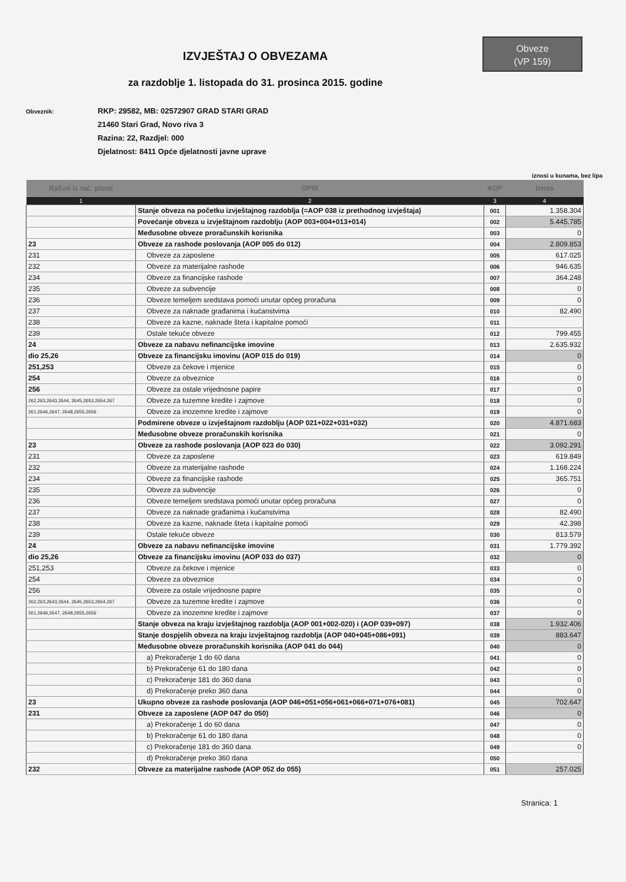Obveze
(VP 159)
IZVJEŠTAJ O OBVEZAMA
za razdoblje 1. listopada do 31. prosinca 2015. godine
Obveznik:
RKP: 29582, MB: 02572907 GRAD STARI GRAD
21460 Stari Grad, Novo riva 3
Razina: 22, Razdjel: 000
Djelatnost: 8411 Opće djelatnosti javne uprave
iznosi u kunama, bez lipa
| Račun iz rač. plana | OPIS | AOP | Iznos |
| --- | --- | --- | --- |
| 1 | 2 | 3 | 4 |
| | Stanje obveza na početku izvještajnog razdoblja (=AOP 038 iz prethodnog izvještaja) | 001 | 1.358.304 |
| | Povećanje obveza u izvještajnom razdoblju (AOP 003+004+013+014) | 002 | 5.445.785 |
| | Međusobne obveze proračunskih korisnika | 003 | 0 |
| 23 | Obveze za rashode poslovanja (AOP 005 do 012) | 004 | 2.809.853 |
| 231 | Obveze za zaposlene | 005 | 617.025 |
| 232 | Obveze za materijalne rashode | 006 | 946.635 |
| 234 | Obveze za financijske rashode | 007 | 364.248 |
| 235 | Obveze za subvencije | 008 | 0 |
| 236 | Obveze temeljem sredstava pomoći unutar općeg proračuna | 009 | 0 |
| 237 | Obveze za naknade građanima i kućanstvima | 010 | 82.490 |
| 238 | Obveze za kazne, naknade šteta i kapitalne pomoći | 011 | |
| 239 | Ostale tekuće obveze | 012 | 799.455 |
| 24 | Obveze za nabavu nefinancijske imovine | 013 | 2.635.932 |
| dio 25,26 | Obveze za financijsku imovinu (AOP 015 do 019) | 014 | 0 |
| 251,253 | Obveze za čekove i mjenice | 015 | 0 |
| 254 | Obveze za obveznice | 016 | 0 |
| 256 | Obveze za ostale vrijednosne papire | 017 | 0 |
| 262,263,2643,2644, 2645,2653,2654,267 | Obveze za tuzemne kredite i zajmove | 018 | 0 |
| 261,2646,2647, 2648,2655,2656 | Obveze za inozemne kredite i zajmove | 019 | 0 |
| | Podmirene obveze u izvještajnom razdoblju (AOP 021+022+031+032) | 020 | 4.871.683 |
| | Međusobne obveze proračunskih korisnika | 021 | 0 |
| 23 | Obveze za rashode poslovanja (AOP 023 do 030) | 022 | 3.092.291 |
| 231 | Obveze za zaposlene | 023 | 619.849 |
| 232 | Obveze za materijalne rashode | 024 | 1.168.224 |
| 234 | Obveze za financijske rashode | 025 | 365.751 |
| 235 | Obveze za subvencije | 026 | 0 |
| 236 | Obveze temeljem sredstava pomoći unutar općeg proračuna | 027 | 0 |
| 237 | Obveze za naknade građanima i kućanstvima | 028 | 82.490 |
| 238 | Obveze za kazne, naknade šteta i kapitalne pomoći | 029 | 42.398 |
| 239 | Ostale tekuće obveze | 030 | 813.579 |
| 24 | Obveze za nabavu nefinancijske imovine | 031 | 1.779.392 |
| dio 25,26 | Obveze za financijsku imovinu (AOP 033 do 037) | 032 | 0 |
| 251,253 | Obveze za čekove i mjenice | 033 | 0 |
| 254 | Obveze za obveznice | 034 | 0 |
| 256 | Obveze za ostale vrijednosne papire | 035 | 0 |
| 262,263,2643,2644, 2645,2653,2654,267 | Obveze za tuzemne kredite i zajmove | 036 | 0 |
| 261,2646,2647, 2648,2655,2656 | Obveze za inozemne kredite i zajmove | 037 | 0 |
| | Stanje obveza na kraju izvještajnog razdoblja (AOP 001+002-020) i (AOP 039+097) | 038 | 1.932.406 |
| | Stanje dospjelih obveza na kraju izvještajnog razdoblja (AOP 040+045+086+091) | 039 | 883.647 |
| | Međusobne obveze proračunskih korisnika (AOP 041 do 044) | 040 | 0 |
| | a) Prekoračenje 1 do 60 dana | 041 | 0 |
| | b) Prekoračenje 61 do 180 dana | 042 | 0 |
| | c) Prekoračenje 181 do 360 dana | 043 | 0 |
| | d) Prekoračenje preko 360 dana | 044 | 0 |
| 23 | Ukupno obveze za rashode poslovanja (AOP 046+051+056+061+066+071+076+081) | 045 | 702.647 |
| 231 | Obveze za zaposlene (AOP 047 do 050) | 046 | 0 |
| | a) Prekoračenje 1 do 60 dana | 047 | 0 |
| | b) Prekoračenje 61 do 180 dana | 048 | 0 |
| | c) Prekoračenje 181 do 360 dana | 049 | 0 |
| | d) Prekoračenje preko 360 dana | 050 | |
| 232 | Obveze za materijalne rashode (AOP 052 do 055) | 051 | 257.025 |
Stranica: 1